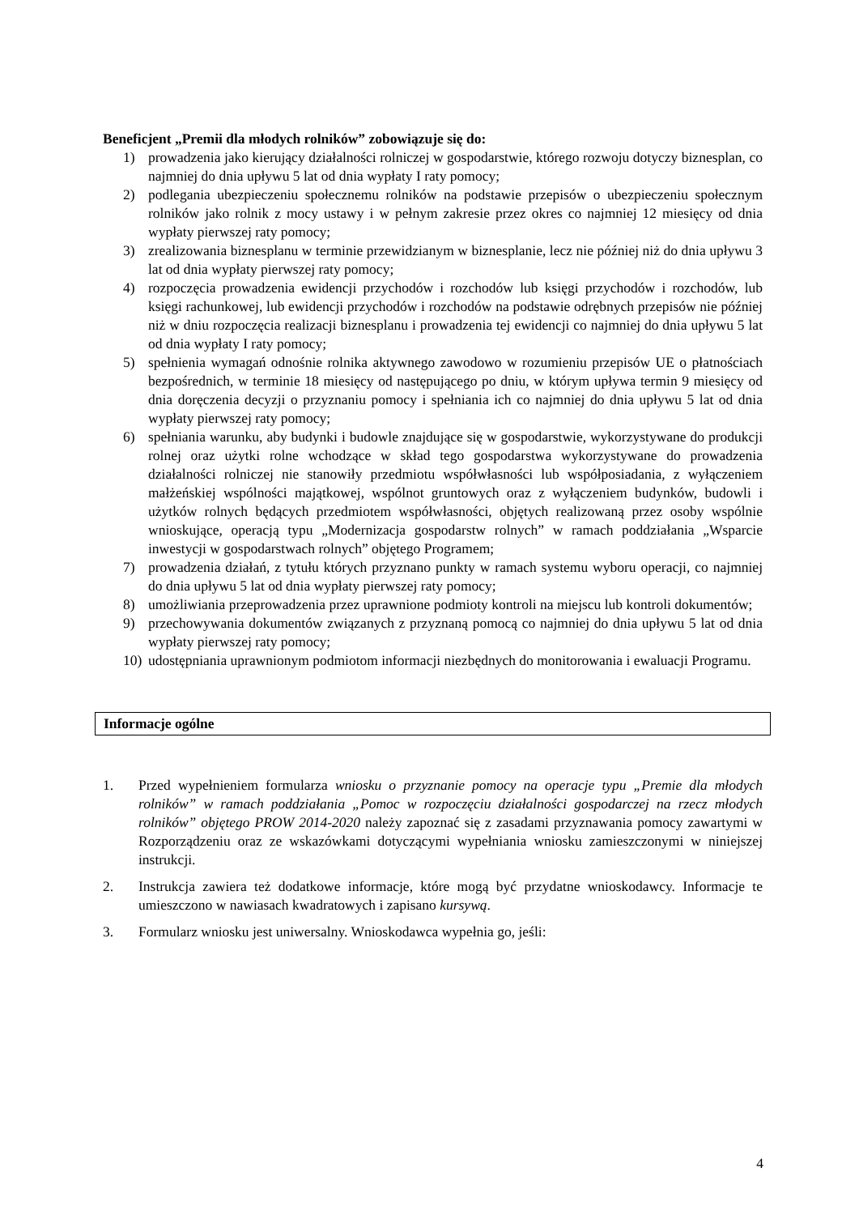Beneficjent „Premii dla młodych rolników” zobowiązuje się do:
1) prowadzenia jako kierujący działalności rolniczej w gospodarstwie, którego rozwoju dotyczy biznesplan, co najmniej do dnia upływu 5 lat od dnia wypłaty I raty pomocy;
2) podlegania ubezpieczeniu społecznemu rolników na podstawie przepisów o ubezpieczeniu społecznym rolników jako rolnik z mocy ustawy i w pełnym zakresie przez okres co najmniej 12 miesięcy od dnia wypłaty pierwszej raty pomocy;
3) zrealizowania biznesplanu w terminie przewidzianym w biznesplanie, lecz nie później niż do dnia upływu 3 lat od dnia wypłaty pierwszej raty pomocy;
4) rozpoczęcia prowadzenia ewidencji przychodów i rozchodów lub księgi przychodów i rozchodów, lub księgi rachunkowej, lub ewidencji przychodów i rozchodów na podstawie odrębnych przepisów nie później niż w dniu rozpoczęcia realizacji biznesplanu i prowadzenia tej ewidencji co najmniej do dnia upływu 5 lat od dnia wypłaty I raty pomocy;
5) spełnienia wymagań odnośnie rolnika aktywnego zawodowo w rozumieniu przepisów UE o płatnościach bezpośrednich, w terminie 18 miesięcy od następującego po dniu, w którym upływa termin 9 miesięcy od dnia doręczenia decyzji o przyznaniu pomocy i spełniania ich co najmniej do dnia upływu 5 lat od dnia wypłaty pierwszej raty pomocy;
6) spełniania warunku, aby budynki i budowle znajdujące się w gospodarstwie, wykorzystywane do produkcji rolnej oraz użytki rolne wchodzące w skład tego gospodarstwa wykorzystywane do prowadzenia działalności rolniczej nie stanowiły przedmiotu współwłasności lub współposiadania, z wyłączeniem małżeńskiej wspólności majątkowej, wspólnot gruntowych oraz z wyłączeniem budynków, budowli i użytków rolnych będących przedmiotem współwłasności, objętych realizowaną przez osoby wspólnie wnioskujące, operacją typu „Modernizacja gospodarstw rolnych” w ramach poddziałania „Wsparcie inwestycji w gospodarstwach rolnych” objętego Programem;
7) prowadzenia działań, z tytułu których przyznano punkty w ramach systemu wyboru operacji, co najmniej do dnia upływu 5 lat od dnia wypłaty pierwszej raty pomocy;
8) umożliwiania przeprowadzenia przez uprawnione podmioty kontroli na miejscu lub kontroli dokumentów;
9) przechowywania dokumentów związanych z przyznaną pomocą co najmniej do dnia upływu 5 lat od dnia wypłaty pierwszej raty pomocy;
10) udostępniania uprawnionym podmiotom informacji niezbędnych do monitorowania i ewaluacji Programu.
Informacje ogólne
1. Przed wypełnieniem formularza wniosku o przyznanie pomocy na operacje typu „Premie dla młodych rolników” w ramach poddziałania „Pomoc w rozpoczęciu działalności gospodarczej na rzecz młodych rolników” objętego PROW 2014-2020 należy zapoznać się z zasadami przyznawania pomocy zawartymi w Rozporządzeniu oraz ze wskazówkami dotyczącymi wypełniania wniosku zamieszczonymi w niniejszej instrukcji.
2. Instrukcja zawiera też dodatkowe informacje, które mogą być przydatne wnioskodawcy. Informacje te umieszczono w nawiasach kwadratowych i zapisano kursywą.
3. Formularz wniosku jest uniwersalny. Wnioskodawca wypełnia go, jeśli:
4